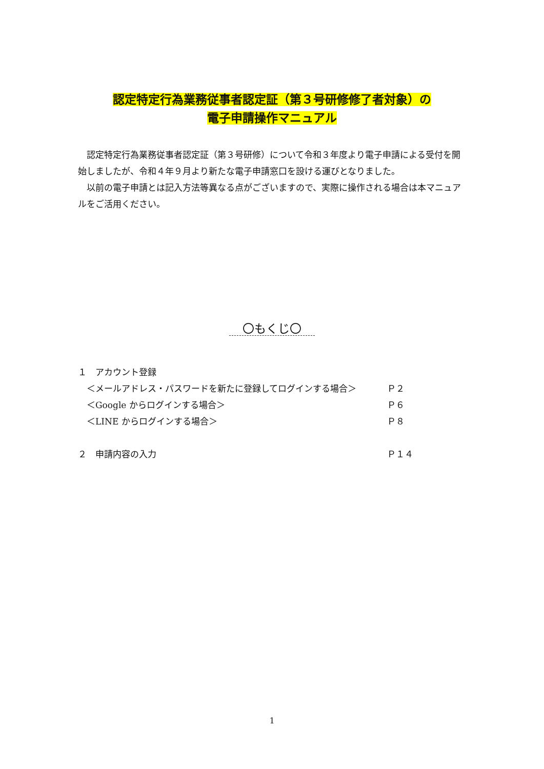認定特定行為業務従事者認定証（第３号研修修了者対象）の
電子申請操作マニュアル
　認定特定行為業務従事者認定証（第３号研修）について令和３年度より電子申請による受付を開始しましたが、令和４年９月より新たな電子申請窓口を設ける運びとなりました。
　以前の電子申請とは記入方法等異なる点がございますので、実際に操作される場合は本マニュアルをご活用ください。
〇もくじ〇
| １ アカウント登録 | |
| ＜メールアドレス・パスワードを新たに登録してログインする場合＞ | Ｐ２ |
| ＜Google からログインする場合＞ | Ｐ６ |
| ＜LINE からログインする場合＞ | Ｐ８ |
| ２ 申請内容の入力 | Ｐ１４ |
1